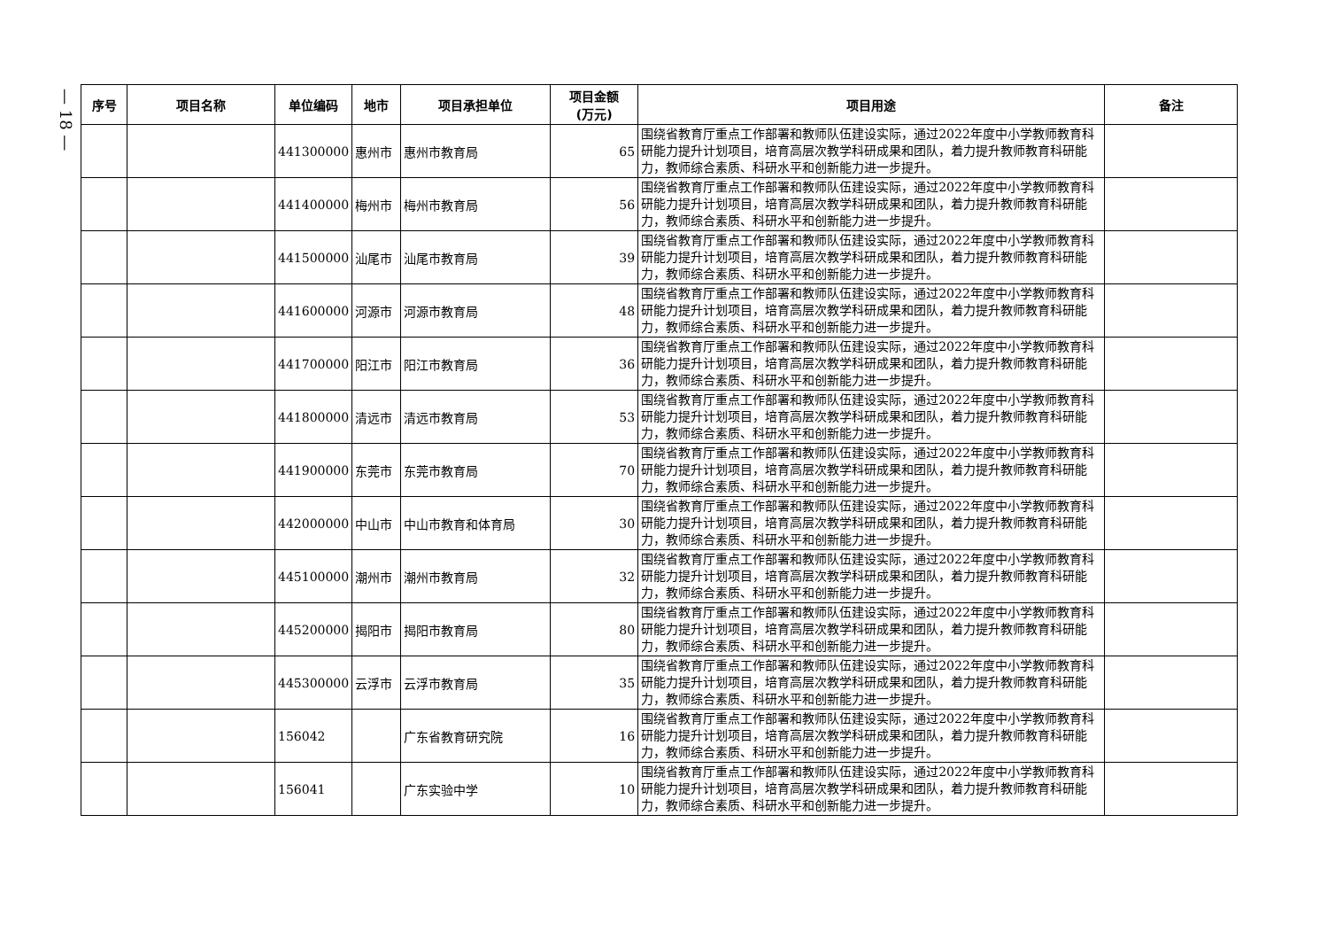— 18 —
| 序号 | 项目名称 | 单位编码 | 地市 | 项目承担单位 | 项目金额 (万元) | 项目用途 | 备注 |
| --- | --- | --- | --- | --- | --- | --- | --- |
| | | 441300000 | 惠州市 | 惠州市教育局 | 65 | 围绕省教育厅重点工作部署和教师队伍建设实际，通过2022年度中小学教师教育科研能力提升计划项目，培育高层次教学科研成果和团队，着力提升教师教育科研能力，教师综合素质、科研水平和创新能力进一步提升。 | |
| | | 441400000 | 梅州市 | 梅州市教育局 | 56 | 围绕省教育厅重点工作部署和教师队伍建设实际，通过2022年度中小学教师教育科研能力提升计划项目，培育高层次教学科研成果和团队，着力提升教师教育科研能力，教师综合素质、科研水平和创新能力进一步提升。 | |
| | | 441500000 | 汕尾市 | 汕尾市教育局 | 39 | 围绕省教育厅重点工作部署和教师队伍建设实际，通过2022年度中小学教师教育科研能力提升计划项目，培育高层次教学科研成果和团队，着力提升教师教育科研能力，教师综合素质、科研水平和创新能力进一步提升。 | |
| | | 441600000 | 河源市 | 河源市教育局 | 48 | 围绕省教育厅重点工作部署和教师队伍建设实际，通过2022年度中小学教师教育科研能力提升计划项目，培育高层次教学科研成果和团队，着力提升教师教育科研能力，教师综合素质、科研水平和创新能力进一步提升。 | |
| | | 441700000 | 阳江市 | 阳江市教育局 | 36 | 围绕省教育厅重点工作部署和教师队伍建设实际，通过2022年度中小学教师教育科研能力提升计划项目，培育高层次教学科研成果和团队，着力提升教师教育科研能力，教师综合素质、科研水平和创新能力进一步提升。 | |
| | | 441800000 | 清远市 | 清远市教育局 | 53 | 围绕省教育厅重点工作部署和教师队伍建设实际，通过2022年度中小学教师教育科研能力提升计划项目，培育高层次教学科研成果和团队，着力提升教师教育科研能力，教师综合素质、科研水平和创新能力进一步提升。 | |
| | | 441900000 | 东莞市 | 东莞市教育局 | 70 | 围绕省教育厅重点工作部署和教师队伍建设实际，通过2022年度中小学教师教育科研能力提升计划项目，培育高层次教学科研成果和团队，着力提升教师教育科研能力，教师综合素质、科研水平和创新能力进一步提升。 | |
| | | 442000000 | 中山市 | 中山市教育和体育局 | 30 | 围绕省教育厅重点工作部署和教师队伍建设实际，通过2022年度中小学教师教育科研能力提升计划项目，培育高层次教学科研成果和团队，着力提升教师教育科研能力，教师综合素质、科研水平和创新能力进一步提升。 | |
| | | 445100000 | 潮州市 | 潮州市教育局 | 32 | 围绕省教育厅重点工作部署和教师队伍建设实际，通过2022年度中小学教师教育科研能力提升计划项目，培育高层次教学科研成果和团队，着力提升教师教育科研能力，教师综合素质、科研水平和创新能力进一步提升。 | |
| | | 445200000 | 揭阳市 | 揭阳市教育局 | 80 | 围绕省教育厅重点工作部署和教师队伍建设实际，通过2022年度中小学教师教育科研能力提升计划项目，培育高层次教学科研成果和团队，着力提升教师教育科研能力，教师综合素质、科研水平和创新能力进一步提升。 | |
| | | 445300000 | 云浮市 | 云浮市教育局 | 35 | 围绕省教育厅重点工作部署和教师队伍建设实际，通过2022年度中小学教师教育科研能力提升计划项目，培育高层次教学科研成果和团队，着力提升教师教育科研能力，教师综合素质、科研水平和创新能力进一步提升。 | |
| | | 156042 | | 广东省教育研究院 | 16 | 围绕省教育厅重点工作部署和教师队伍建设实际，通过2022年度中小学教师教育科研能力提升计划项目，培育高层次教学科研成果和团队，着力提升教师教育科研能力，教师综合素质、科研水平和创新能力进一步提升。 | |
| | | 156041 | | 广东实验中学 | 10 | 围绕省教育厅重点工作部署和教师队伍建设实际，通过2022年度中小学教师教育科研能力提升计划项目，培育高层次教学科研成果和团队，着力提升教师教育科研能力，教师综合素质、科研水平和创新能力进一步提升。 | |